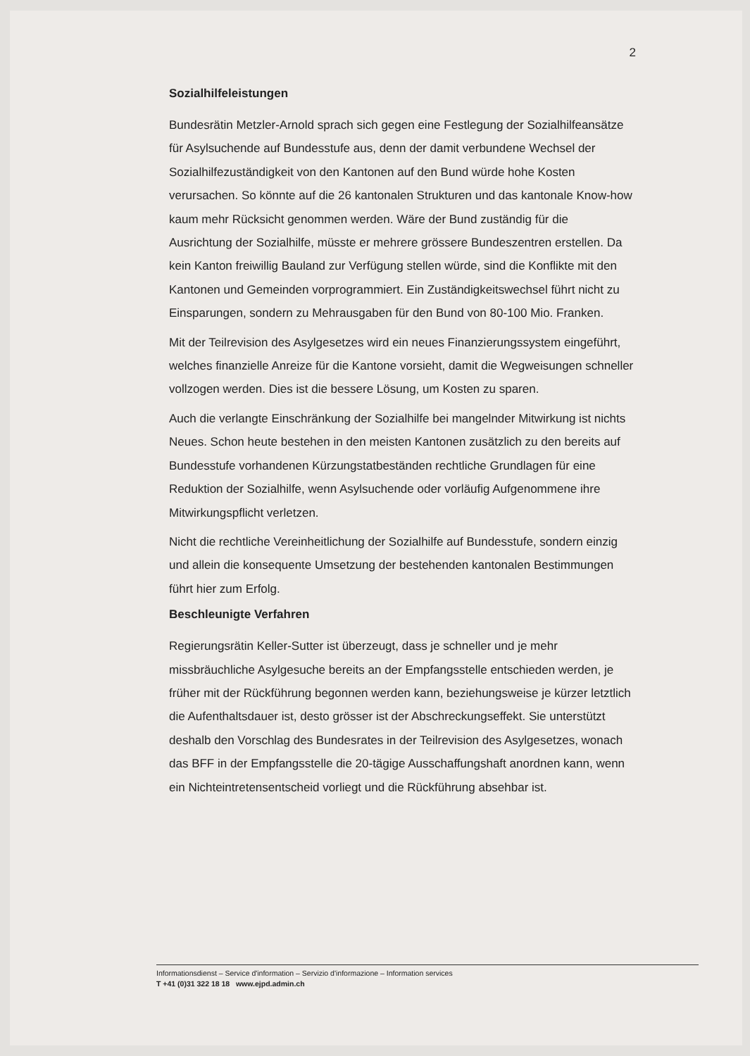2
Sozialhilfeleistungen
Bundesrätin Metzler-Arnold sprach sich gegen eine Festlegung der Sozialhilfeansätze für Asylsuchende auf Bundesstufe aus, denn der damit verbundene Wechsel der Sozialhilfezuständigkeit von den Kantonen auf den Bund würde hohe Kosten verursachen. So könnte auf die 26 kantonalen Strukturen und das kantonale Know-how kaum mehr Rücksicht genommen werden. Wäre der Bund zuständig für die Ausrichtung der Sozialhilfe, müsste er mehrere grössere Bundeszentren erstellen. Da kein Kanton freiwillig Bauland zur Verfügung stellen würde, sind die Konflikte mit den Kantonen und Gemeinden vorprogrammiert. Ein Zuständigkeits­wechsel führt nicht zu Einsparungen, sondern zu Mehrausgaben für den Bund von 80-100 Mio. Franken.
Mit der Teilrevision des Asylgesetzes wird ein neues Finanzierungssystem eingeführt, welches finanzielle Anreize für die Kantone vorsieht, damit die Wegweisungen schneller vollzogen werden. Dies ist die bessere Lösung, um Kosten zu sparen.
Auch die verlangte Einschränkung der Sozialhilfe bei mangelnder Mitwirkung ist nichts Neues. Schon heute bestehen in den meisten Kantonen zusätzlich zu den bereits auf Bundesstufe vorhandenen Kürzungstatbeständen rechtliche Grundlagen für eine Reduktion der Sozialhilfe, wenn Asylsuchende oder vorläufig Aufgenommene ihre Mitwirkungspflicht verletzen.
Nicht die rechtliche Vereinheitlichung der Sozialhilfe auf Bundesstufe, sondern einzig und allein die konsequente Umsetzung der bestehenden kantonalen Bestimmungen führt hier zum Erfolg.
Beschleunigte Verfahren
Regierungsrätin Keller-Sutter ist überzeugt, dass je schneller und je mehr missbräuchliche Asylgesuche bereits an der Empfangsstelle entschieden werden, je früher mit der Rückführung begonnen werden kann, beziehungsweise je kürzer letztlich die Aufenthaltsdauer ist, desto grösser ist der Abschreckungseffekt. Sie unterstützt deshalb den Vorschlag des Bundesrates in der Teilrevision des Asylgesetzes, wonach das BFF in der Empfangsstelle die 20-tägige Ausschaffungshaft anordnen kann, wenn ein Nichteintretensentscheid vorliegt und die Rückführung absehbar ist.
Informationsdienst – Service d'information – Servizio d'informazione – Information services
T +41 (0)31 322 18 18 www.ejpd.admin.ch